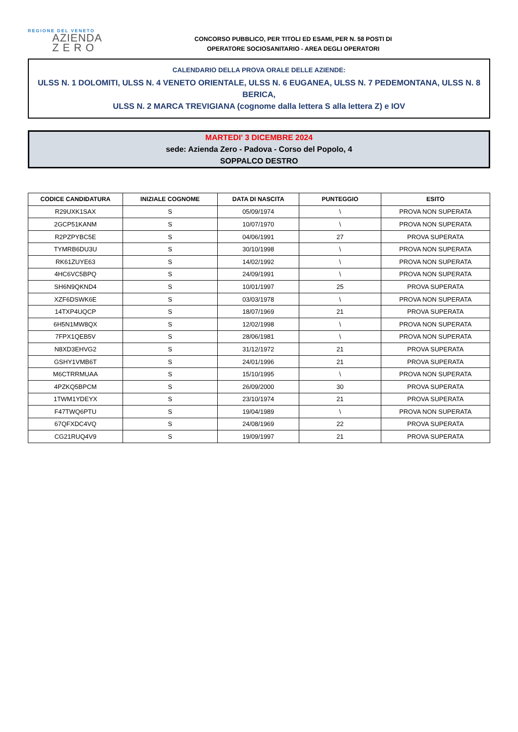REGIONE DEL VENETO
AZIENDA
Z E R O
CONCORSO PUBBLICO, PER TITOLI ED ESAMI, PER N. 58 POSTI DI
OPERATORE SOCIOSANITARIO - AREA DEGLI OPERATORI
CALENDARIO DELLA PROVA ORALE DELLE AZIENDE:
ULSS N. 1 DOLOMITI, ULSS N. 4 VENETO ORIENTALE, ULSS N. 6 EUGANEA, ULSS N. 7 PEDEMONTANA, ULSS N. 8 BERICA,
ULSS N. 2 MARCA TREVIGIANA (cognome dalla lettera S alla lettera Z) e IOV
MARTEDI' 3 DICEMBRE 2024
sede: Azienda Zero - Padova - Corso del Popolo, 4
SOPPALCO DESTRO
| CODICE CANDIDATURA | INIZIALE COGNOME | DATA DI NASCITA | PUNTEGGIO | ESITO |
| --- | --- | --- | --- | --- |
| R29UXK1SAX | S | 05/09/1974 | \ | PROVA NON SUPERATA |
| 2GCP51KANM | S | 10/07/1970 | \ | PROVA NON SUPERATA |
| R2PZPYBC5E | S | 04/06/1991 | 27 | PROVA SUPERATA |
| TYMRB6DU3U | S | 30/10/1998 | \ | PROVA NON SUPERATA |
| RK61ZUYE63 | S | 14/02/1992 | \ | PROVA NON SUPERATA |
| 4HC6VC5BPQ | S | 24/09/1991 | \ | PROVA NON SUPERATA |
| SH6N9QKND4 | S | 10/01/1997 | 25 | PROVA SUPERATA |
| XZF6DSWK6E | S | 03/03/1978 | \ | PROVA NON SUPERATA |
| 14TXP4UQCP | S | 18/07/1969 | 21 | PROVA SUPERATA |
| 6H5N1MW8QX | S | 12/02/1998 | \ | PROVA NON SUPERATA |
| 7FPX1QEB5V | S | 28/06/1981 | \ | PROVA NON SUPERATA |
| N8XD3EHVG2 | S | 31/12/1972 | 21 | PROVA SUPERATA |
| GSHY1VMB6T | S | 24/01/1996 | 21 | PROVA SUPERATA |
| M6CTRRMUAA | S | 15/10/1995 | \ | PROVA NON SUPERATA |
| 4PZKQ5BPCM | S | 26/09/2000 | 30 | PROVA SUPERATA |
| 1TWM1YDEYX | S | 23/10/1974 | 21 | PROVA SUPERATA |
| F47TWQ6PTU | S | 19/04/1989 | \ | PROVA NON SUPERATA |
| 67QFXDC4VQ | S | 24/08/1969 | 22 | PROVA SUPERATA |
| CG21RUQ4V9 | S | 19/09/1997 | 21 | PROVA SUPERATA |